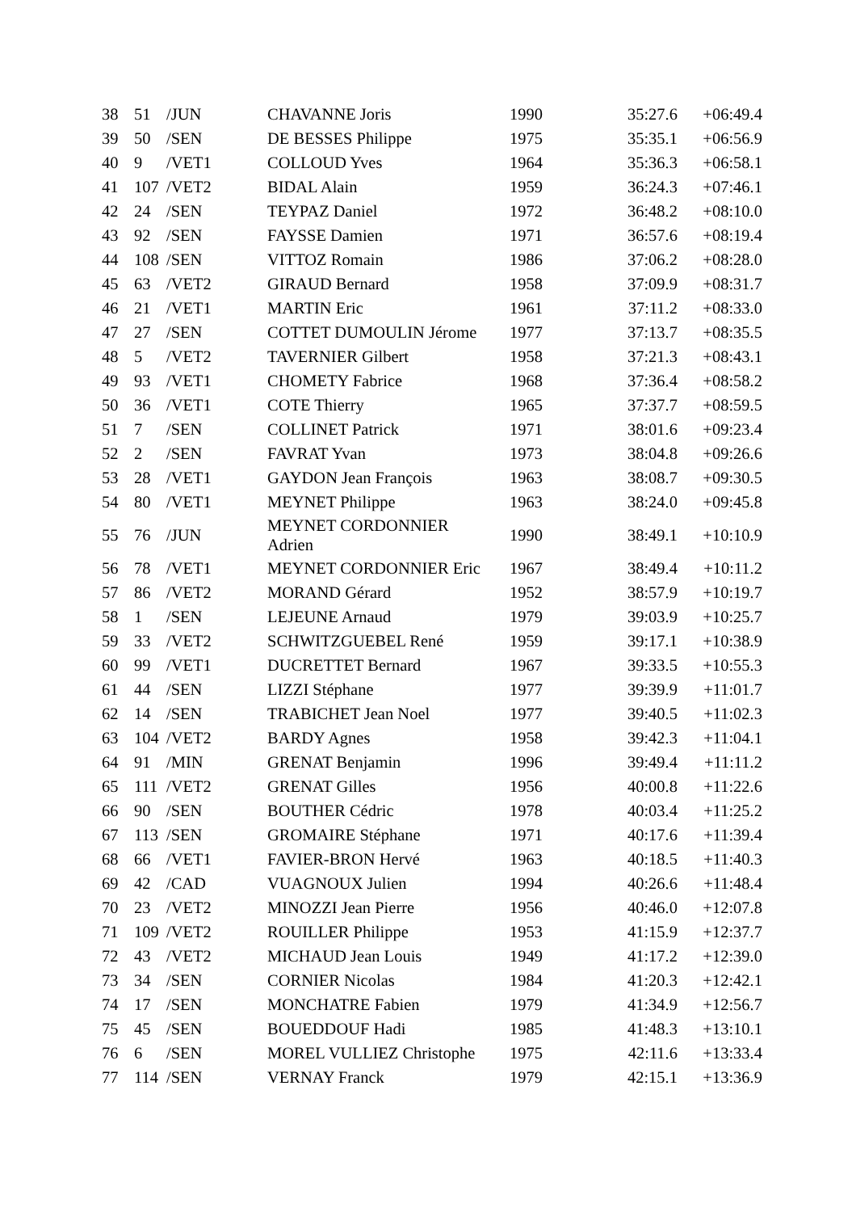| 38 | 51 | /JUN | CHAVANNE Joris | 1990 | 35:27.6 | +06:49.4 |
| 39 | 50 | /SEN | DE BESSES Philippe | 1975 | 35:35.1 | +06:56.9 |
| 40 | 9 | /VET1 | COLLOUD Yves | 1964 | 35:36.3 | +06:58.1 |
| 41 | 107 | /VET2 | BIDAL Alain | 1959 | 36:24.3 | +07:46.1 |
| 42 | 24 | /SEN | TEYPAZ Daniel | 1972 | 36:48.2 | +08:10.0 |
| 43 | 92 | /SEN | FAYSSE Damien | 1971 | 36:57.6 | +08:19.4 |
| 44 | 108 | /SEN | VITTOZ Romain | 1986 | 37:06.2 | +08:28.0 |
| 45 | 63 | /VET2 | GIRAUD Bernard | 1958 | 37:09.9 | +08:31.7 |
| 46 | 21 | /VET1 | MARTIN Eric | 1961 | 37:11.2 | +08:33.0 |
| 47 | 27 | /SEN | COTTET DUMOULIN Jérome | 1977 | 37:13.7 | +08:35.5 |
| 48 | 5 | /VET2 | TAVERNIER Gilbert | 1958 | 37:21.3 | +08:43.1 |
| 49 | 93 | /VET1 | CHOMETY Fabrice | 1968 | 37:36.4 | +08:58.2 |
| 50 | 36 | /VET1 | COTE Thierry | 1965 | 37:37.7 | +08:59.5 |
| 51 | 7 | /SEN | COLLINET Patrick | 1971 | 38:01.6 | +09:23.4 |
| 52 | 2 | /SEN | FAVRAT Yvan | 1973 | 38:04.8 | +09:26.6 |
| 53 | 28 | /VET1 | GAYDON Jean François | 1963 | 38:08.7 | +09:30.5 |
| 54 | 80 | /VET1 | MEYNET Philippe | 1963 | 38:24.0 | +09:45.8 |
| 55 | 76 | /JUN | MEYNET CORDONNIER Adrien | 1990 | 38:49.1 | +10:10.9 |
| 56 | 78 | /VET1 | MEYNET CORDONNIER Eric | 1967 | 38:49.4 | +10:11.2 |
| 57 | 86 | /VET2 | MORAND Gérard | 1952 | 38:57.9 | +10:19.7 |
| 58 | 1 | /SEN | LEJEUNE Arnaud | 1979 | 39:03.9 | +10:25.7 |
| 59 | 33 | /VET2 | SCHWITZGUEBEL René | 1959 | 39:17.1 | +10:38.9 |
| 60 | 99 | /VET1 | DUCRETTET Bernard | 1967 | 39:33.5 | +10:55.3 |
| 61 | 44 | /SEN | LIZZI Stéphane | 1977 | 39:39.9 | +11:01.7 |
| 62 | 14 | /SEN | TRABICHET Jean Noel | 1977 | 39:40.5 | +11:02.3 |
| 63 | 104 | /VET2 | BARDY Agnes | 1958 | 39:42.3 | +11:04.1 |
| 64 | 91 | /MIN | GRENAT Benjamin | 1996 | 39:49.4 | +11:11.2 |
| 65 | 111 | /VET2 | GRENAT Gilles | 1956 | 40:00.8 | +11:22.6 |
| 66 | 90 | /SEN | BOUTHER Cédric | 1978 | 40:03.4 | +11:25.2 |
| 67 | 113 | /SEN | GROMAIRE Stéphane | 1971 | 40:17.6 | +11:39.4 |
| 68 | 66 | /VET1 | FAVIER-BRON Hervé | 1963 | 40:18.5 | +11:40.3 |
| 69 | 42 | /CAD | VUAGNOUX Julien | 1994 | 40:26.6 | +11:48.4 |
| 70 | 23 | /VET2 | MINOZZI Jean Pierre | 1956 | 40:46.0 | +12:07.8 |
| 71 | 109 | /VET2 | ROUILLER Philippe | 1953 | 41:15.9 | +12:37.7 |
| 72 | 43 | /VET2 | MICHAUD Jean Louis | 1949 | 41:17.2 | +12:39.0 |
| 73 | 34 | /SEN | CORNIER Nicolas | 1984 | 41:20.3 | +12:42.1 |
| 74 | 17 | /SEN | MONCHATRE Fabien | 1979 | 41:34.9 | +12:56.7 |
| 75 | 45 | /SEN | BOUEDDOUF Hadi | 1985 | 41:48.3 | +13:10.1 |
| 76 | 6 | /SEN | MOREL VULLIEZ Christophe | 1975 | 42:11.6 | +13:33.4 |
| 77 | 114 | /SEN | VERNAY Franck | 1979 | 42:15.1 | +13:36.9 |